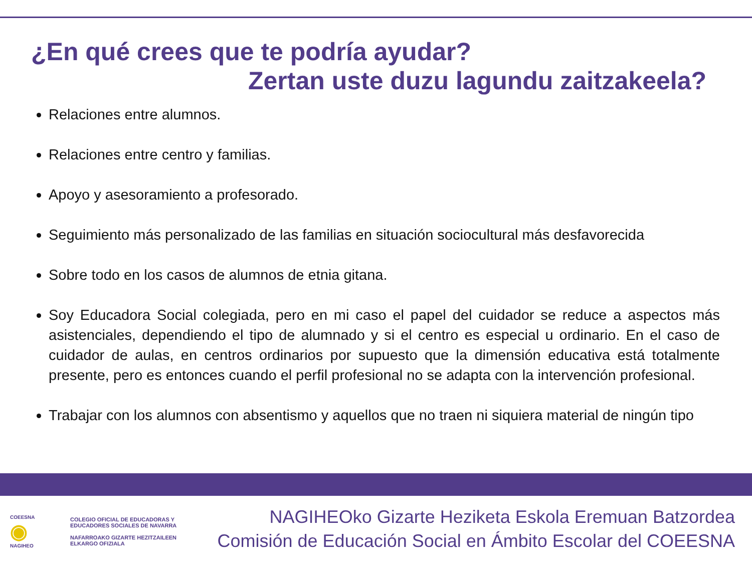¿En qué crees que te podría ayudar?
Zertan uste duzu lagundu zaitzakeela?
Relaciones entre alumnos.
Relaciones entre centro y familias.
Apoyo y asesoramiento a profesorado.
Seguimiento más personalizado de las familias en situación sociocultural más desfavorecida
Sobre todo en los casos de alumnos de etnia gitana.
Soy Educadora Social colegiada, pero en mi caso el papel del cuidador se reduce a aspectos más asistenciales, dependiendo el tipo de alumnado y si el centro es especial u ordinario. En el caso de cuidador de aulas, en centros ordinarios por supuesto que la dimensión educativa está totalmente presente, pero es entonces cuando el perfil profesional no se adapta con la intervención profesional.
Trabajar con los alumnos con absentismo y aquellos que no traen ni siquiera material de ningún tipo
COEESNA
◉
NAGIHEO
COLEGIO OFICIAL DE EDUCADORAS Y
EDUCADORES SOCIALES DE NAVARRA
NAFARROAKO GIZARTE HEZITZAILEEN
ELKARGO OFIZIALA
NAGIHEOko Gizarte Heziketa Eskola Eremuan Batzordea
Comisión de Educación Social en Ámbito Escolar del COEESNA